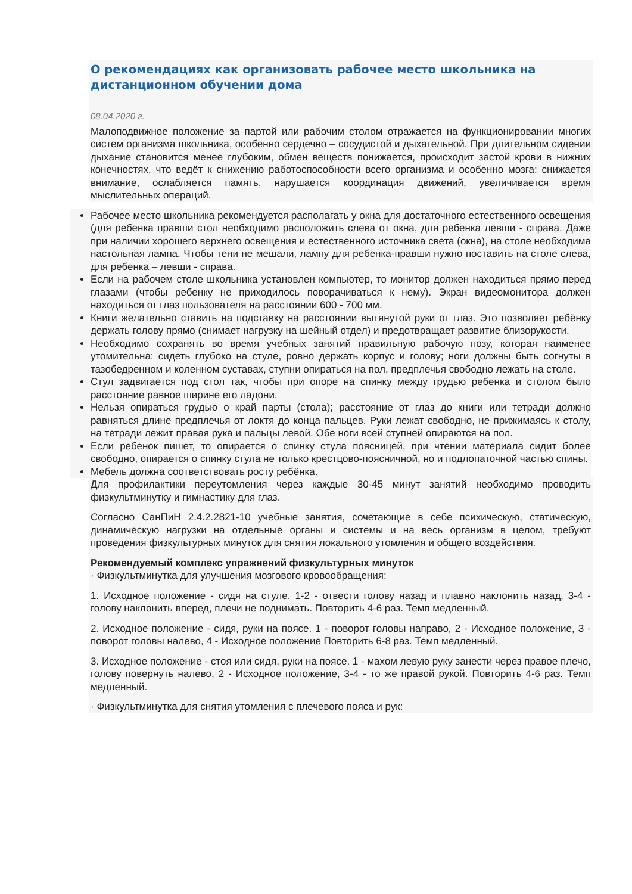О рекомендациях как организовать рабочее место школьника на дистанционном обучении дома
08.04.2020 г.
Малоподвижное положение за партой или рабочим столом отражается на функционировании многих систем организма школьника, особенно сердечно – сосудистой и дыхательной. При длительном сидении дыхание становится менее глубоким, обмен веществ понижается, происходит застой крови в нижних конечностях, что ведёт к снижению работоспособности всего организма и особенно мозга: снижается внимание, ослабляется память, нарушается координация движений, увеличивается время мыслительных операций.
Рабочее место школьника рекомендуется располагать у окна для достаточного естественного освещения (для ребенка правши стол необходимо расположить слева от окна, для ребенка левши - справа. Даже при наличии хорошего верхнего освещения и естественного источника света (окна), на столе необходима настольная лампа. Чтобы тени не мешали, лампу для ребенка-правши нужно поставить на столе слева, для ребенка – левши - справа.
Если на рабочем столе школьника установлен компьютер, то монитор должен находиться прямо перед глазами (чтобы ребенку не приходилось поворачиваться к нему). Экран видеомонитора должен находиться от глаз пользователя на расстоянии 600 - 700 мм.
Книги желательно ставить на подставку на расстоянии вытянутой руки от глаз. Это позволяет ребёнку держать голову прямо (снимает нагрузку на шейный отдел) и предотвращает развитие близорукости.
Необходимо сохранять во время учебных занятий правильную рабочую позу, которая наименее утомительна: сидеть глубоко на стуле, ровно держать корпус и голову; ноги должны быть согнуты в тазобедренном и коленном суставах, ступни опираться на пол, предплечья свободно лежать на столе.
Стул задвигается под стол так, чтобы при опоре на спинку между грудью ребенка и столом было расстояние равное ширине его ладони.
Нельзя опираться грудью о край парты (стола); расстояние от глаз до книги или тетради должно равняться длине предплечья от локтя до конца пальцев. Руки лежат свободно, не прижимаясь к столу, на тетради лежит правая рука и пальцы левой. Обе ноги всей ступней опираются на пол.
Если ребенок пишет, то опирается о спинку стула поясницей, при чтении материала сидит более свободно, опирается о спинку стула не только крестцово-поясничной, но и подлопаточной частью спины.
Мебель должна соответствовать росту ребёнка.
Для профилактики переутомления через каждые 30-45 минут занятий необходимо проводить физкультминутку и гимнастику для глаз.
Согласно СанПиН 2.4.2.2821-10 учебные занятия, сочетающие в себе психическую, статическую, динамическую нагрузки на отдельные органы и системы и на весь организм в целом, требуют проведения физкультурных минуток для снятия локального утомления и общего воздействия.
Рекомендуемый комплекс упражнений физкультурных минуток
· Физкультминутка для улучшения мозгового кровообращения:
1. Исходное положение - сидя на стуле. 1-2 - отвести голову назад и плавно наклонить назад, 3-4 - голову наклонить вперед, плечи не поднимать. Повторить 4-6 раз. Темп медленный.
2. Исходное положение - сидя, руки на поясе. 1 - поворот головы направо, 2 - Исходное положение, 3 - поворот головы налево, 4 - Исходное положение Повторить 6-8 раз. Темп медленный.
3. Исходное положение - стоя или сидя, руки на поясе. 1 - махом левую руку занести через правое плечо, голову повернуть налево, 2 - Исходное положение, 3-4 - то же правой рукой. Повторить 4-6 раз. Темп медленный.
· Физкультминутка для снятия утомления с плечевого пояса и рук: